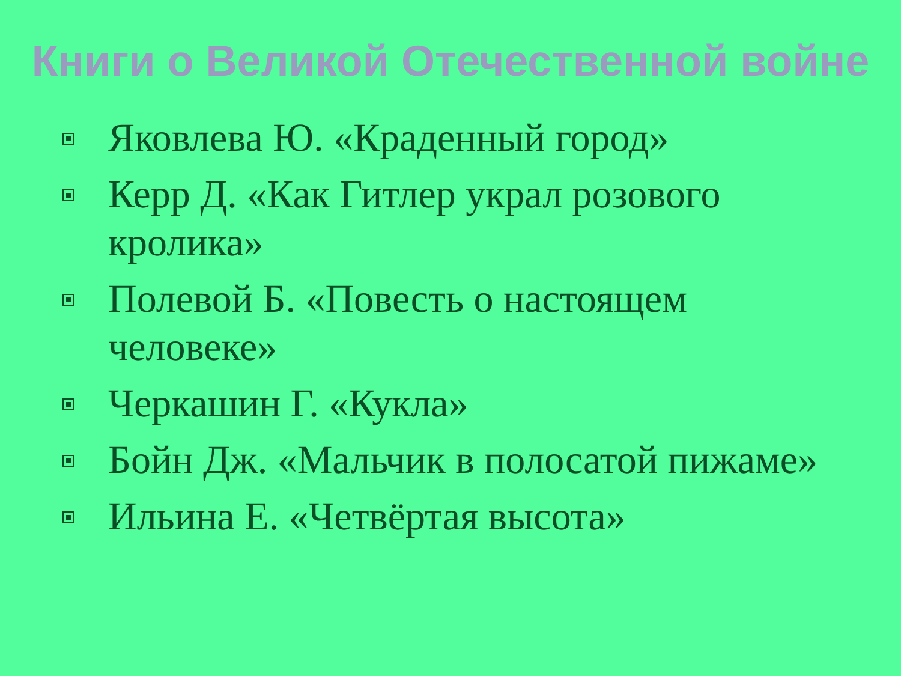Книги о Великой Отечественной войне
Яковлева Ю. «Краденный город»
Керр Д. «Как Гитлер украл розового кролика»
Полевой Б. «Повесть о настоящем человеке»
Черкашин Г. «Кукла»
Бойн Дж. «Мальчик в полосатой пижаме»
Ильина Е. «Четвёртая высота»